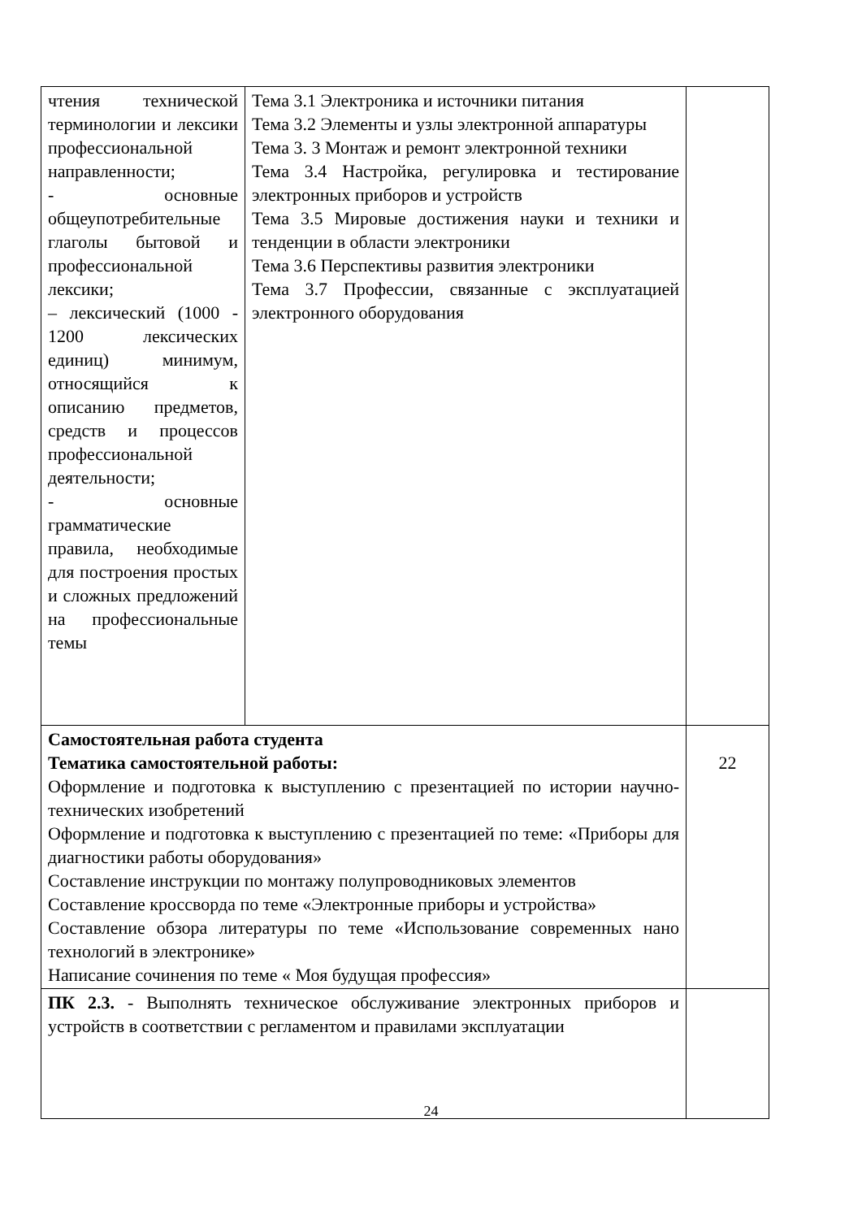| чтения технической терминологии и лексики профессиональной направленности; - основные общеупотребительные глаголы бытовой и профессиональной лексики; – лексический (1000 - 1200 лексических единиц) минимум, относящийся к описанию предметов, средств и процессов профессиональной деятельности; - основные грамматические правила, необходимые для построения простых и сложных предложений на профессиональные темы | Тема 3.1 Электроника и источники питания Тема 3.2 Элементы и узлы электронной аппаратуры Тема 3. 3 Монтаж и ремонт электронной техники Тема 3.4 Настройка, регулировка и тестирование электронных приборов и устройств Тема 3.5 Мировые достижения науки и техники и тенденции в области электроники Тема 3.6 Перспективы развития электроники Тема 3.7 Профессии, связанные с эксплуатацией электронного оборудования | |
| Самостоятельная работа студента Тематика самостоятельной работы: Оформление и подготовка к выступлению с презентацией по истории научно-технических изобретений Оформление и подготовка к выступлению с презентацией по теме: «Приборы для диагностики работы оборудования» Составление инструкции по монтажу полупроводниковых элементов Составление кроссворда по теме «Электронные приборы и устройства» Составление обзора литературы по теме «Использование современных нано технологий в электронике» Написание сочинения по теме « Моя будущая профессия» | | 22 |
| ПК 2.3. - Выполнять техническое обслуживание электронных приборов и устройств в соответствии с регламентом и правилами эксплуатации | | |
24